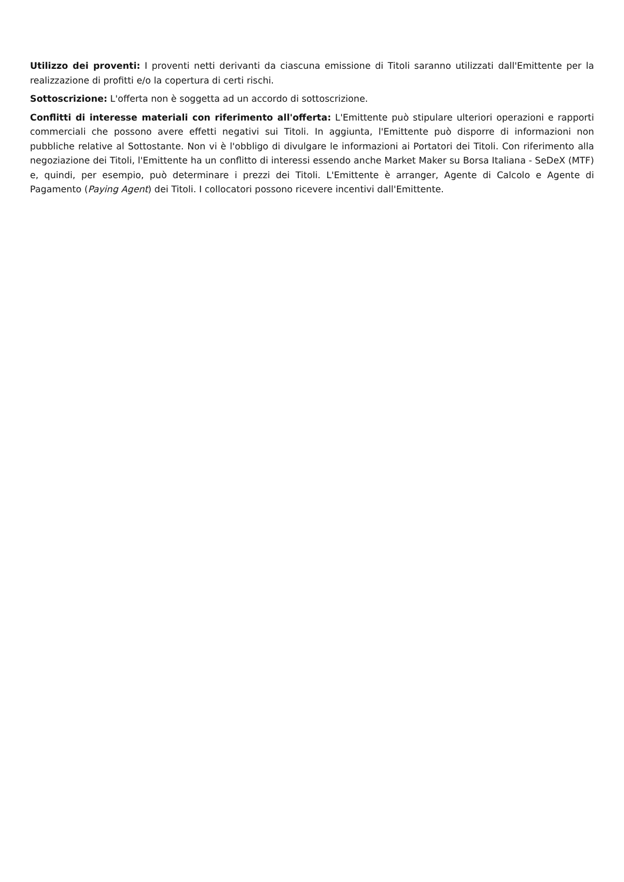Utilizzo dei proventi: I proventi netti derivanti da ciascuna emissione di Titoli saranno utilizzati dall'Emittente per la realizzazione di profitti e/o la copertura di certi rischi.
Sottoscrizione: L'offerta non è soggetta ad un accordo di sottoscrizione.
Conflitti di interesse materiali con riferimento all'offerta: L'Emittente può stipulare ulteriori operazioni e rapporti commerciali che possono avere effetti negativi sui Titoli. In aggiunta, l'Emittente può disporre di informazioni non pubbliche relative al Sottostante. Non vi è l'obbligo di divulgare le informazioni ai Portatori dei Titoli. Con riferimento alla negoziazione dei Titoli, l'Emittente ha un conflitto di interessi essendo anche Market Maker su Borsa Italiana - SeDeX (MTF) e, quindi, per esempio, può determinare i prezzi dei Titoli. L'Emittente è arranger, Agente di Calcolo e Agente di Pagamento (Paying Agent) dei Titoli. I collocatori possono ricevere incentivi dall'Emittente.